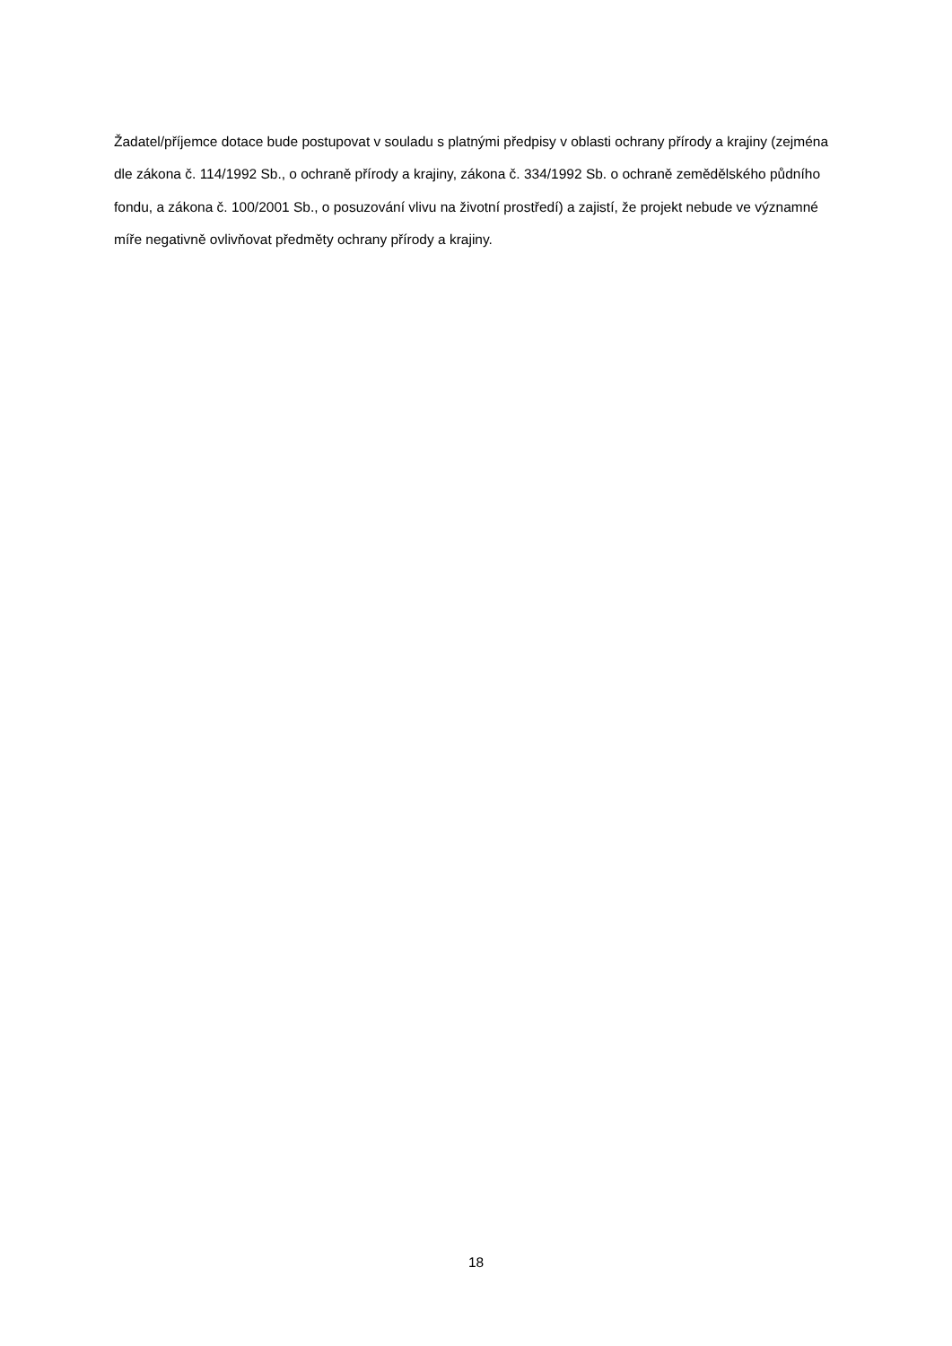Žadatel/příjemce dotace bude postupovat v souladu s platnými předpisy v oblasti ochrany přírody a krajiny (zejména dle zákona č. 114/1992 Sb., o ochraně přírody a krajiny, zákona č. 334/1992 Sb. o ochraně zemědělského půdního fondu, a zákona č. 100/2001 Sb., o posuzování vlivu na životní prostředí) a zajistí, že projekt nebude ve významné míře negativně ovlivňovat předměty ochrany přírody a krajiny.
18